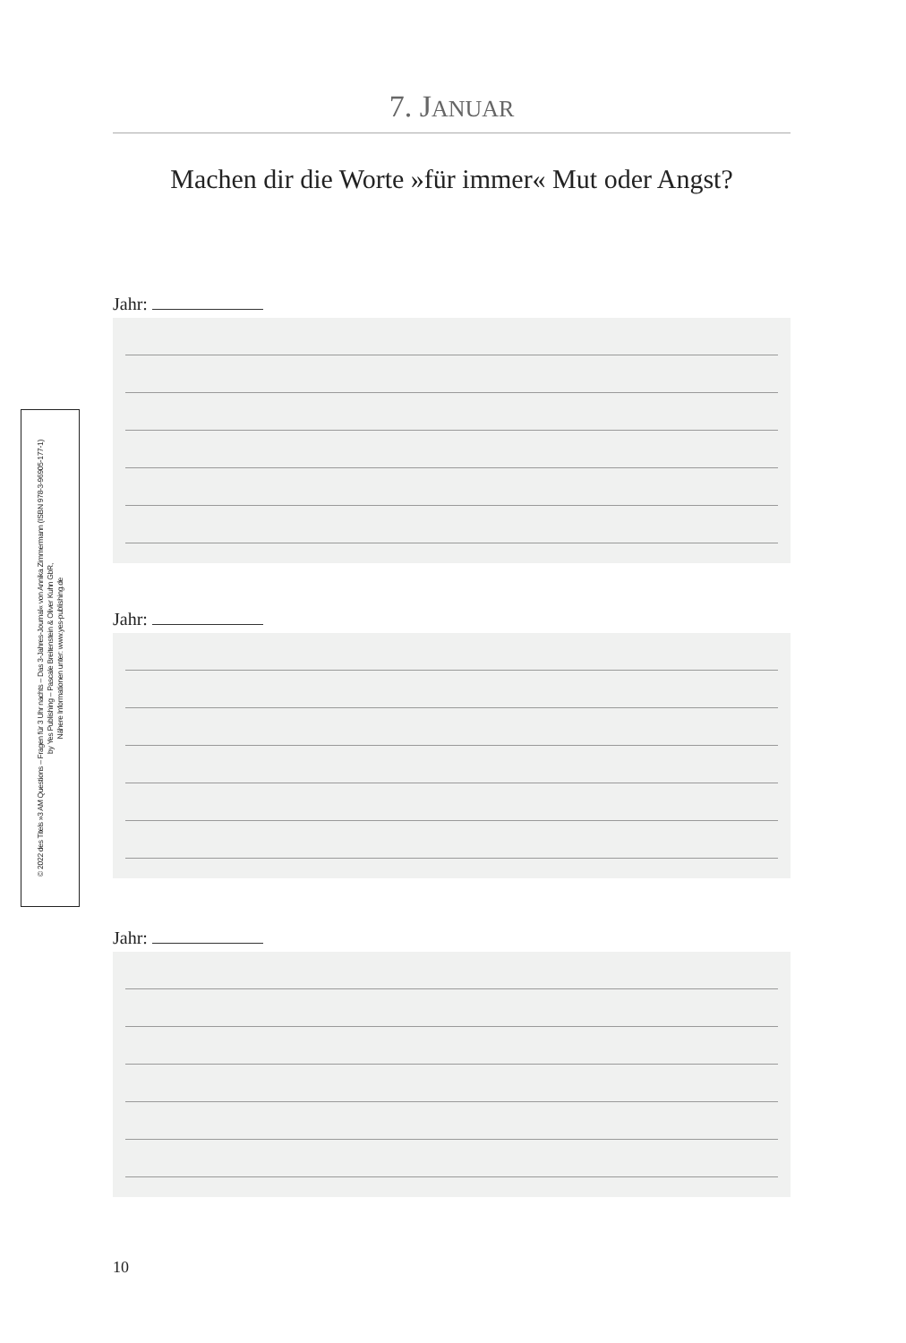7. JANUAR
Machen dir die Worte »für immer« Mut oder Angst?
Jahr:
Jahr:
Jahr:
10
© 2022 des Titels »3 AM Questions – Fragen für 3 Uhr nachts – Das 3-Jahres-Journal« von Annika Zimmermann (ISBN 978-3-96905-177-1)
by Yes Publishing – Pascale Breitenstein & Oliver Kuhn GbR,
Nähere Informationen unter: www.yes-publishing.de